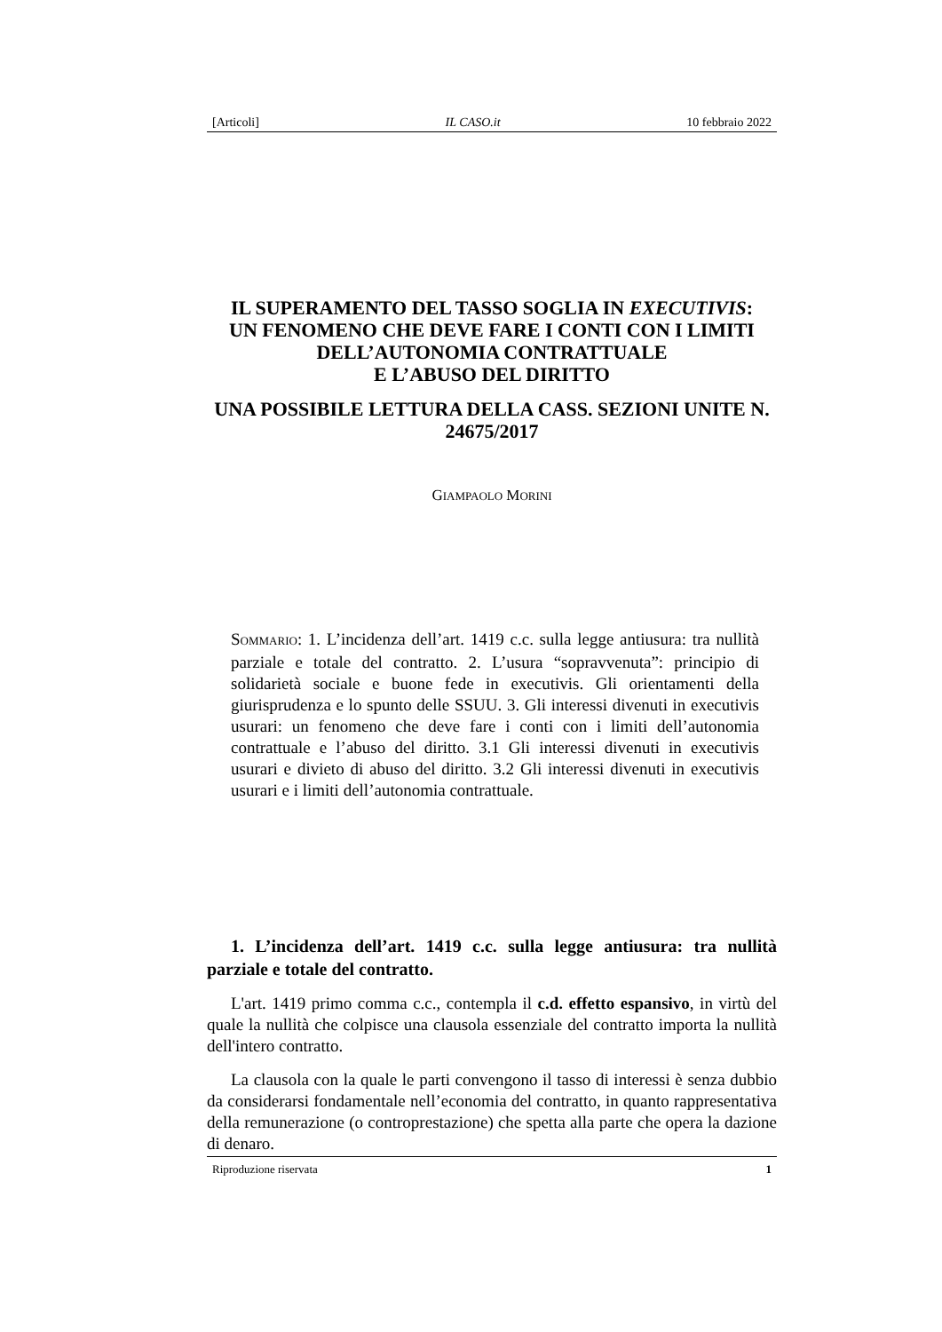[Articoli] IL CASO.it 10 febbraio 2022
IL SUPERAMENTO DEL TASSO SOGLIA IN EXECUTIVIS:
UN FENOMENO CHE DEVE FARE I CONTI CON I LIMITI DELL’AUTONOMIA CONTRATTUALE
E L’ABUSO DEL DIRITTO
UNA POSSIBILE LETTURA DELLA CASS. SEZIONI UNITE N. 24675/2017
GIAMPAOLO MORINI
SOMMARIO: 1. L’incidenza dell’art. 1419 c.c. sulla legge antiusura: tra nullità parziale e totale del contratto. 2. L’usura “sopravvenuta”: principio di solidarietà sociale e buone fede in executivis. Gli orientamenti della giurisprudenza e lo spunto delle SSUU. 3. Gli interessi divenuti in executivis usurari: un fenomeno che deve fare i conti con i limiti dell’autonomia contrattuale e l’abuso del diritto. 3.1 Gli interessi divenuti in executivis usurari e divieto di abuso del diritto. 3.2 Gli interessi divenuti in executivis usurari e i limiti dell’autonomia contrattuale.
1. L’incidenza dell’art. 1419 c.c. sulla legge antiusura: tra nullità parziale e totale del contratto.
L'art. 1419 primo comma c.c., contempla il c.d. effetto espansivo, in virtù del quale la nullità che colpisce una clausola essenziale del contratto importa la nullità dell'intero contratto.
La clausola con la quale le parti convengono il tasso di interessi è senza dubbio da considerarsi fondamentale nell’economia del contratto, in quanto rappresentativa della remunerazione (o controprestazione) che spetta alla parte che opera la dazione di denaro.
Riproduzione riservata 1